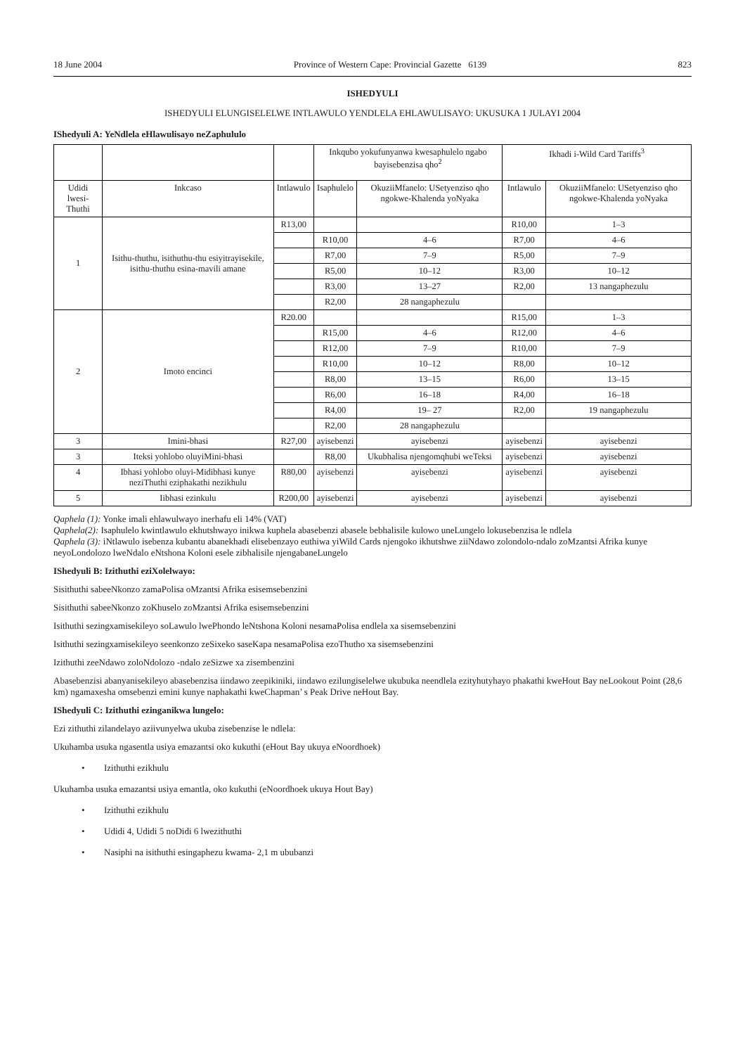18 June 2004 Province of Western Cape: Provincial Gazette 6139 823
ISHEDYULI
ISHEDYULI ELUNGISELELWE INTLAWULO YENDLELA EHLAWULISAYO: UKUSUKA 1 JULAYI 2004
IShedyuli A: YeNdlela eHlawulisayo neZaphululo
| | | | Inkqubo yokufunyanwa kwesaphulelo ngabo bayisebenzisa qho<sup>2</sup> | | Ikhadi i-Wild Card Tariffs<sup>3</sup> | |
| --- | --- | --- | --- | --- | --- | --- |
| Udidi lwesi-Thuthi | Inkcaso | Intlawulo | Isaphulelo | OkuziiMfanelo: USetyenziso qho ngokwe-Khalenda yoNyaka | Intlawulo | OkuziiMfanelo: USetyenziso qho ngokwe-Khalenda yoNyaka |
| 1 | Isithu-thuthu, isithuthu-thu esiyitrayisekile, isithu-thuthu esina-mavili amane | R13,00 | | | R10,00 | 1–3 |
| | | | R10,00 | 4–6 | R7,00 | 4–6 |
| | | | R7,00 | 7–9 | R5,00 | 7–9 |
| | | | R5,00 | 10–12 | R3,00 | 10–12 |
| | | | R3,00 | 13–27 | R2,00 | 13 nangaphezulu |
| | | | R2,00 | 28 nangaphezulu | | |
| 2 | Imoto encinci | R20.00 | | | R15,00 | 1–3 |
| | | | R15,00 | 4–6 | R12,00 | 4–6 |
| | | | R12,00 | 7–9 | R10,00 | 7–9 |
| | | | R10,00 | 10–12 | R8,00 | 10–12 |
| | | | R8,00 | 13–15 | R6,00 | 13–15 |
| | | | R6,00 | 16–18 | R4,00 | 16–18 |
| | | | R4,00 | 19– 27 | R2,00 | 19 nangaphezulu |
| | | | R2,00 | 28 nangaphezulu | | |
| 3 | Imini-bhasi | R27,00 | ayisebenzi | ayisebenzi | ayisebenzi | ayisebenzi |
| 3 | Iteksi yohlobo oluyiMini-bhasi | | R8,00 | Ukubhalisa njengomqhubi weTeksi | ayisebenzi | ayisebenzi |
| 4 | Ibhasi yohlobo oluyi-Midibhasi kunye neziThuthi eziphakathi nezikhulu | R80,00 | ayisebenzi | ayisebenzi | ayisebenzi | ayisebenzi |
| 5 | Iibhasi ezinkulu | R200,00 | ayisebenzi | ayisebenzi | ayisebenzi | ayisebenzi |
Qaphela (1): Yonke imali ehlawulwayo inerhafu eli 14% (VAT)
Qaphela(2): Isaphulelo kwintlawulo ekhutshwayo inikwa kuphela abasebenzi abasele bebhalisile kulowo uneLungelo lokusebenzisa le ndlela
Qaphela (3): iNtlawulo isebenza kubantu abanekhadi elisebenzayo euthiwa yiWild Cards njengoko ikhutshwe ziiNdawo zolondolo-ndalo zoMzantsi Afrika kunye neyoLondolozo lweNdalo eNtshona Koloni esele zibhalisile njengabaneLungelo
IShedyuli B: Izithuthi eziXolelwayo:
Sisithuthi sabeeNkonzo zamaPolisa oMzantsi Afrika esisemsebenzini
Sisithuthi sabeeNkonzo zoKhuselo zoMzantsi Afrika esisemsebenzini
Isithuthi sezingxamisekileyo soLawulo lwePhondo leNtshona Koloni nesamaPolisa endlela xa sisemsebenzini
Isithuthi sezingxamisekileyo seenkonzo zeSixeko saseKapa nesamaPolisa ezoThutho xa sisemsebenzini
Izithuthi zeeNdawo zoloNdolozo -ndalo zeSizwe xa zisembenzini
Abasebenzisi abanyanisekileyo abasebenzisa iindawo zeepikiniki, iindawo ezilungiselelwe ukubuka neendlela ezityhutyhayo phakathi kweHout Bay neLookout Point (28,6 km) ngamaxesha omsebenzi emini kunye naphakathi kweChapman’ s Peak Drive neHout Bay.
IShedyuli C: Izithuthi ezinganikwa lungelo:
Ezi zithuthi zilandelayo aziivunyelwa ukuba zisebenzise le ndlela:
Ukuhamba usuka ngasentla usiya emazantsi oko kukuthi (eHout Bay ukuya eNoordhoek)
• Izithuthi ezikhulu
Ukuhamba usuka emazantsi usiya emantla, oko kukuthi (eNoordhoek ukuya Hout Bay)
• Izithuthi ezikhulu
• Udidi 4, Udidi 5 noDidi 6 lwezithuthi
• Nasiphi na isithuthi esingaphezu kwama- 2,1 m ububanzi